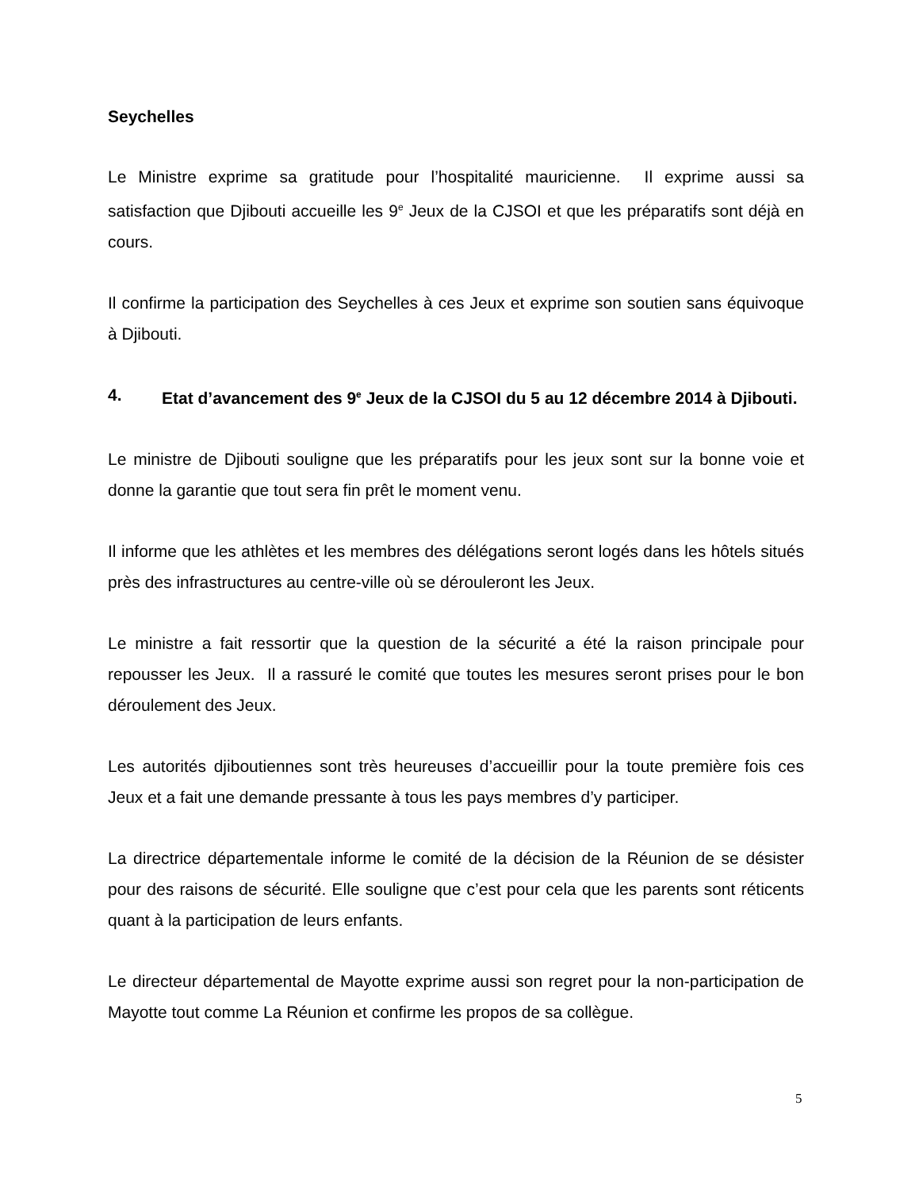Seychelles
Le Ministre exprime sa gratitude pour l’hospitalité mauricienne. Il exprime aussi sa satisfaction que Djibouti accueille les 9<sup>e</sup> Jeux de la CJSOI et que les préparatifs sont déjà en cours.
Il confirme la participation des Seychelles à ces Jeux et exprime son soutien sans équivoque à Djibouti.
4. Etat d’avancement des 9<sup>e</sup> Jeux de la CJSOI du 5 au 12 décembre 2014 à Djibouti.
Le ministre de Djibouti souligne que les préparatifs pour les jeux sont sur la bonne voie et donne la garantie que tout sera fin prêt le moment venu.
Il informe que les athlètes et les membres des délégations seront logés dans les hôtels situés près des infrastructures au centre-ville où se dérouleront les Jeux.
Le ministre a fait ressortir que la question de la sécurité a été la raison principale pour repousser les Jeux. Il a rassuré le comité que toutes les mesures seront prises pour le bon déroulement des Jeux.
Les autorités djiboutiennes sont très heureuses d’accueillir pour la toute première fois ces Jeux et a fait une demande pressante à tous les pays membres d’y participer.
La directrice départementale informe le comité de la décision de la Réunion de se désister pour des raisons de sécurité. Elle souligne que c’est pour cela que les parents sont réticents quant à la participation de leurs enfants.
Le directeur départemental de Mayotte exprime aussi son regret pour la non-participation de Mayotte tout comme La Réunion et confirme les propos de sa collègue.
5